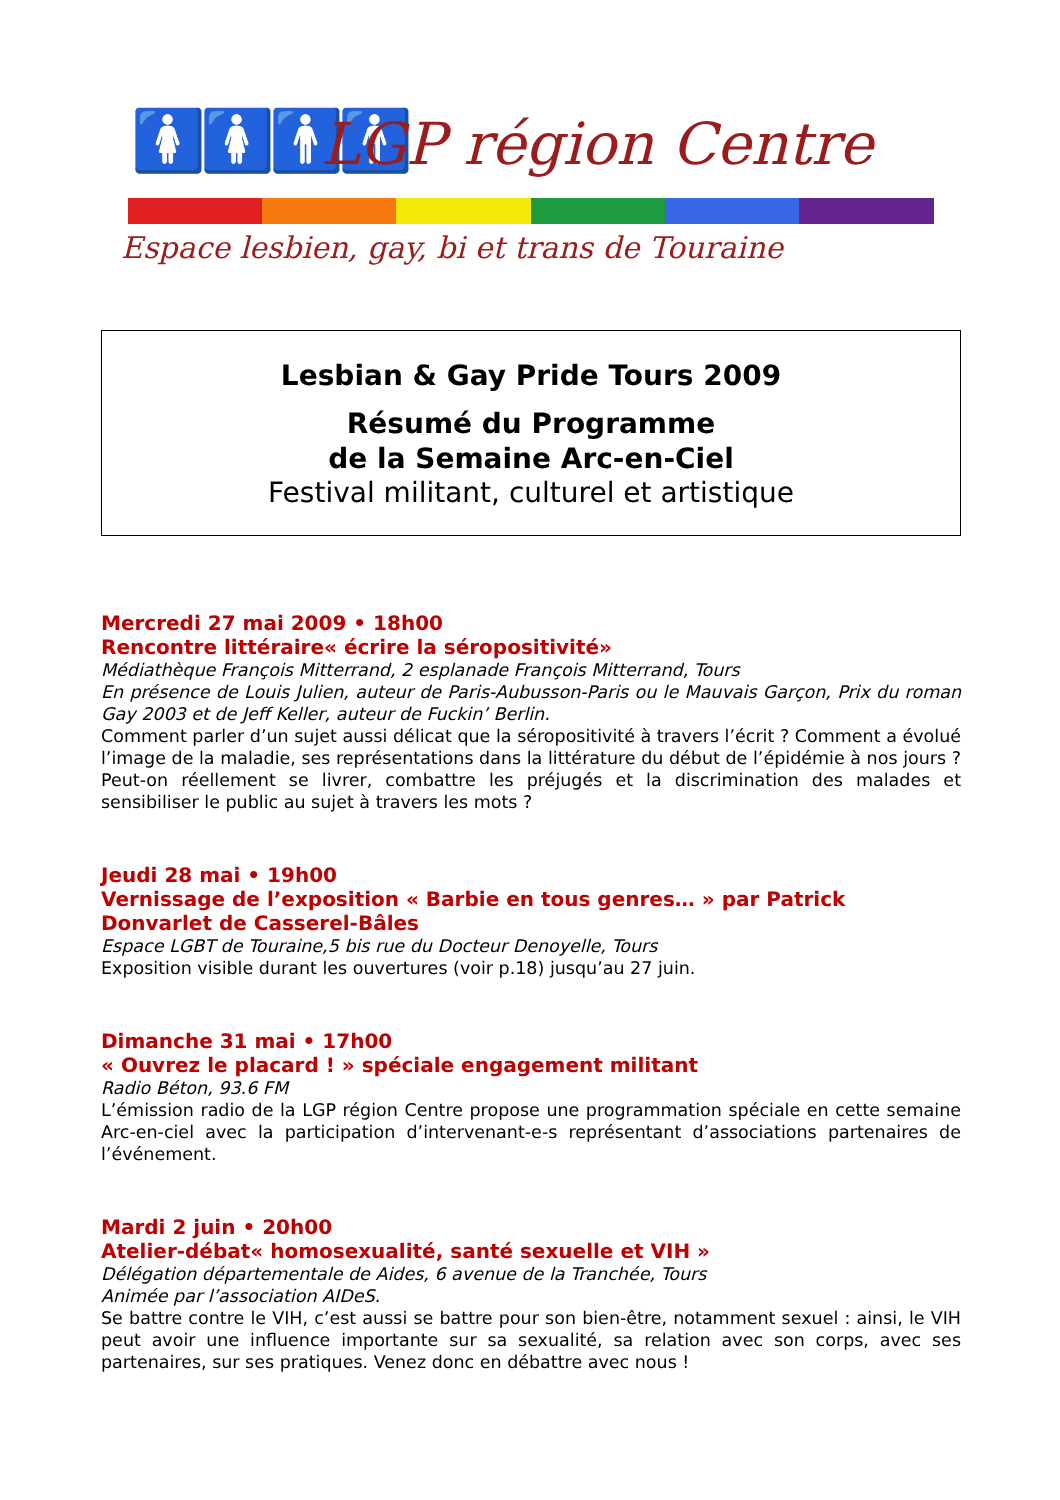🚺🚺🚹🚹 LGP région Centre
Espace lesbien, gay, bi et trans de Touraine
Lesbian & Gay Pride Tours 2009
Résumé du Programme
de la Semaine Arc-en-Ciel
Festival militant, culturel et artistique
Mercredi 27 mai 2009 • 18h00
Rencontre littéraire« écrire la séropositivité»
Médiathèque François Mitterrand, 2 esplanade François Mitterrand, Tours
En présence de Louis Julien, auteur de Paris-Aubusson-Paris ou le Mauvais Garçon, Prix du roman Gay 2003 et de Jeff Keller, auteur de Fuckin’ Berlin.
Comment parler d’un sujet aussi délicat que la séropositivité à travers l’écrit ? Comment a évolué l’image de la maladie, ses représentations dans la littérature du début de l’épidémie à nos jours ? Peut-on réellement se livrer, combattre les préjugés et la discrimination des malades et sensibiliser le public au sujet à travers les mots ?
Jeudi 28 mai • 19h00
Vernissage de l’exposition « Barbie en tous genres… » par Patrick Donvarlet de Casserel-Bâles
Espace LGBT de Touraine,5 bis rue du Docteur Denoyelle, Tours
Exposition visible durant les ouvertures (voir p.18) jusqu’au 27 juin.
Dimanche 31 mai • 17h00
« Ouvrez le placard ! » spéciale engagement militant
Radio Béton, 93.6 FM
L’émission radio de la LGP région Centre propose une programmation spéciale en cette semaine Arc-en-ciel avec la participation d’intervenant-e-s représentant d’associations partenaires de l’événement.
Mardi 2 juin • 20h00
Atelier-débat« homosexualité, santé sexuelle et VIH »
Délégation départementale de Aides, 6 avenue de la Tranchée, Tours
Animée par l’association AIDeS.
Se battre contre le VIH, c’est aussi se battre pour son bien-être, notamment sexuel : ainsi, le VIH peut avoir une influence importante sur sa sexualité, sa relation avec son corps, avec ses partenaires, sur ses pratiques. Venez donc en débattre avec nous !